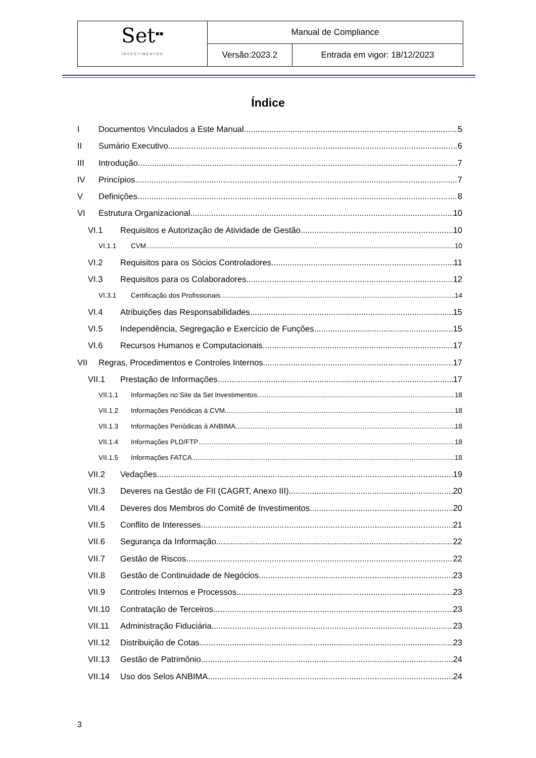| Set<sup>▪▪</sup> INVESTIMENTOS | Manual de Compliance | |
| | Versão:2023.2 | Entrada em vigor: 18/12/2023 |
Índice
I Documentos Vinculados a Este Manual 5
II Sumário Executivo 6
III Introdução 7
IV Princípios 7
V Definições 8
VI Estrutura Organizacional 10
VI.1 Requisitos e Autorização de Atividade de Gestão 10
VI.1.1 CVM 10
VI.2 Requisitos para os Sócios Controladores 11
VI.3 Requisitos para os Colaboradores 12
VI.3.1 Certificação dos Profissionais 14
VI.4 Atribuições das Responsabilidades 15
VI.5 Independência, Segregação e Exercício de Funções 15
VI.6 Recursos Humanos e Computacionais 17
VII Regras, Procedimentos e Controles Internos 17
VII.1 Prestação de Informações 17
VII.1.1 Informações no Site da Set Investimentos 18
VII.1.2 Informações Periódicas à CVM 18
VII.1.3 Informações Periódicas à ANBIMA 18
VII.1.4 Informações PLD/FTP 18
VII.1.5 Informações FATCA 18
VII.2 Vedações 19
VII.3 Deveres na Gestão de FII (CAGRT, Anexo III) 20
VII.4 Deveres dos Membros do Comitê de Investimentos 20
VII.5 Conflito de Interesses 21
VII.6 Segurança da Informação 22
VII.7 Gestão de Riscos 22
VII.8 Gestão de Continuidade de Negócios 23
VII.9 Controles Internos e Processos 23
VII.10 Contratação de Terceiros 23
VII.11 Administração Fiduciária 23
VII.12 Distribuição de Cotas 23
VII.13 Gestão de Patrimônio 24
VII.14 Uso dos Selos ANBIMA 24
3